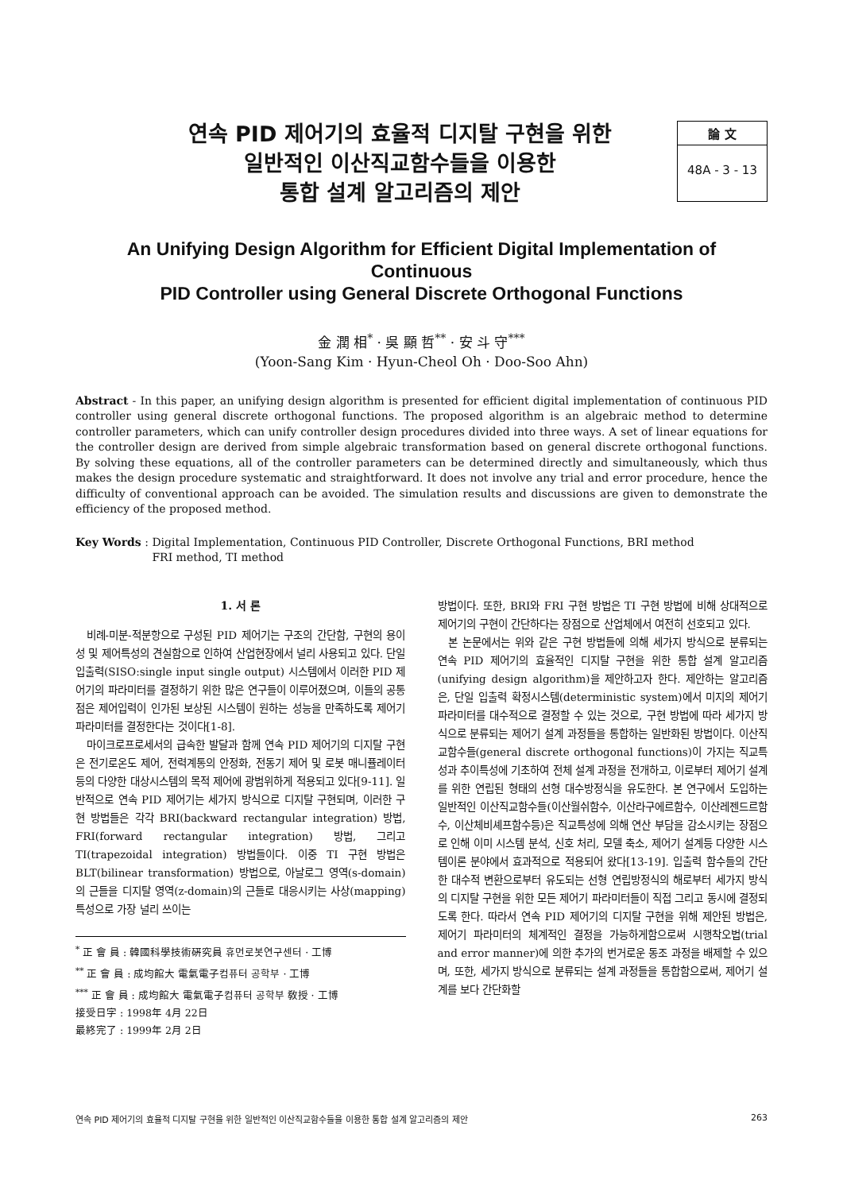연속 PID 제어기의 효율적 디지탈 구현을 위한
일반적인 이산직교함수들을 이용한
통합 설계 알고리즘의 제안
論 文
48A - 3 - 13
An Unifying Design Algorithm for Efficient Digital Implementation of Continuous
PID Controller using General Discrete Orthogonal Functions
金 潤 相<sup>*</sup> · 吳 顯 哲<sup>**</sup> · 安 斗 守<sup>***</sup>
(Yoon-Sang Kim · Hyun-Cheol Oh · Doo-Soo Ahn)
Abstract - In this paper, an unifying design algorithm is presented for efficient digital implementation of continuous PID controller using general discrete orthogonal functions. The proposed algorithm is an algebraic method to determine controller parameters, which can unify controller design procedures divided into three ways. A set of linear equations for the controller design are derived from simple algebraic transformation based on general discrete orthogonal functions. By solving these equations, all of the controller parameters can be determined directly and simultaneously, which thus makes the design procedure systematic and straightforward. It does not involve any trial and error procedure, hence the difficulty of conventional approach can be avoided. The simulation results and discussions are given to demonstrate the efficiency of the proposed method.
Key Words : Digital Implementation, Continuous PID Controller, Discrete Orthogonal Functions, BRI method
FRI method, TI method
1. 서 론
비례-미분-적분항으로 구성된 PID 제어기는 구조의 간단함, 구현의 용이성 및 제어특성의 견실함으로 인하여 산업현장에서 널리 사용되고 있다. 단일 입출력(SISO:single input single output) 시스템에서 이러한 PID 제어기의 파라미터를 결정하기 위한 많은 연구들이 이루어졌으며, 이들의 공통점은 제어입력이 인가된 보상된 시스템이 원하는 성능을 만족하도록 제어기 파라미터를 결정한다는 것이다[1-8].
마이크로프로세서의 급속한 발달과 함께 연속 PID 제어기의 디지탈 구현은 전기로온도 제어, 전력계통의 안정화, 전동기 제어 및 로봇 매니퓰레이터등의 다양한 대상시스템의 목적 제어에 광범위하게 적용되고 있다[9-11]. 일반적으로 연속 PID 제어기는 세가지 방식으로 디지탈 구현되며, 이러한 구현 방법들은 각각 BRI(backward rectangular integration) 방법, FRI(forward rectangular integration) 방법, 그리고 TI(trapezoidal integration) 방법들이다. 이중 TI 구현 방법은 BLT(bilinear transformation) 방법으로, 아날로그 영역(s-domain)의 근들을 디지탈 영역(z-domain)의 근들로 대응시키는 사상(mapping) 특성으로 가장 널리 쓰이는
<sup>*</sup> 正 會 員 : 韓國科學技術硏究員 휴먼로봇연구센터 · 工博
<sup>**</sup> 正 會 員 : 成均館大 電氣電子컴퓨터 공학부 · 工博
<sup>***</sup> 正 會 員 : 成均館大 電氣電子컴퓨터 공학부 敎授 · 工博
接受日字 : 1998年 4月 22日
最終完了 : 1999年 2月 2日
방법이다. 또한, BRI와 FRI 구현 방법은 TI 구현 방법에 비해 상대적으로 제어기의 구현이 간단하다는 장점으로 산업체에서 여전히 선호되고 있다.
본 논문에서는 위와 같은 구현 방법들에 의해 세가지 방식으로 분류되는 연속 PID 제어기의 효율적인 디지탈 구현을 위한 통합 설계 알고리즘(unifying design algorithm)을 제안하고자 한다. 제안하는 알고리즘은, 단일 입출력 확정시스템(deterministic system)에서 미지의 제어기 파라미터를 대수적으로 결정할 수 있는 것으로, 구현 방법에 따라 세가지 방식으로 분류되는 제어기 설계 과정들을 통합하는 일반화된 방법이다. 이산직교함수들(general discrete orthogonal functions)이 가지는 직교특성과 추이특성에 기초하여 전체 설계 과정을 전개하고, 이로부터 제어기 설계를 위한 연립된 형태의 선형 대수방정식을 유도한다. 본 연구에서 도입하는 일반적인 이산직교함수들(이산월쉬함수, 이산라구에르함수, 이산레젠드르함수, 이산체비셰프함수등)은 직교특성에 의해 연산 부담을 감소시키는 장점으로 인해 이미 시스템 분석, 신호 처리, 모델 축소, 제어기 설계등 다양한 시스템이론 분야에서 효과적으로 적용되어 왔다[13-19]. 입출력 함수들의 간단한 대수적 변환으로부터 유도되는 선형 연립방정식의 해로부터 세가지 방식의 디지탈 구현을 위한 모든 제어기 파라미터들이 직접 그리고 동시에 결정되도록 한다. 따라서 연속 PID 제어기의 디지탈 구현을 위해 제안된 방법은, 제어기 파라미터의 체계적인 결정을 가능하게함으로써 시행착오법(trial and error manner)에 의한 추가의 번거로운 동조 과정을 배제할 수 있으며, 또한, 세가지 방식으로 분류되는 설계 과정들을 통합함으로써, 제어기 설계를 보다 간단화할
연속 PID 제어기의 효율적 디지탈 구현을 위한 일반적인 이산직교함수들을 이용한 통합 설계 알고리즘의 제안 263